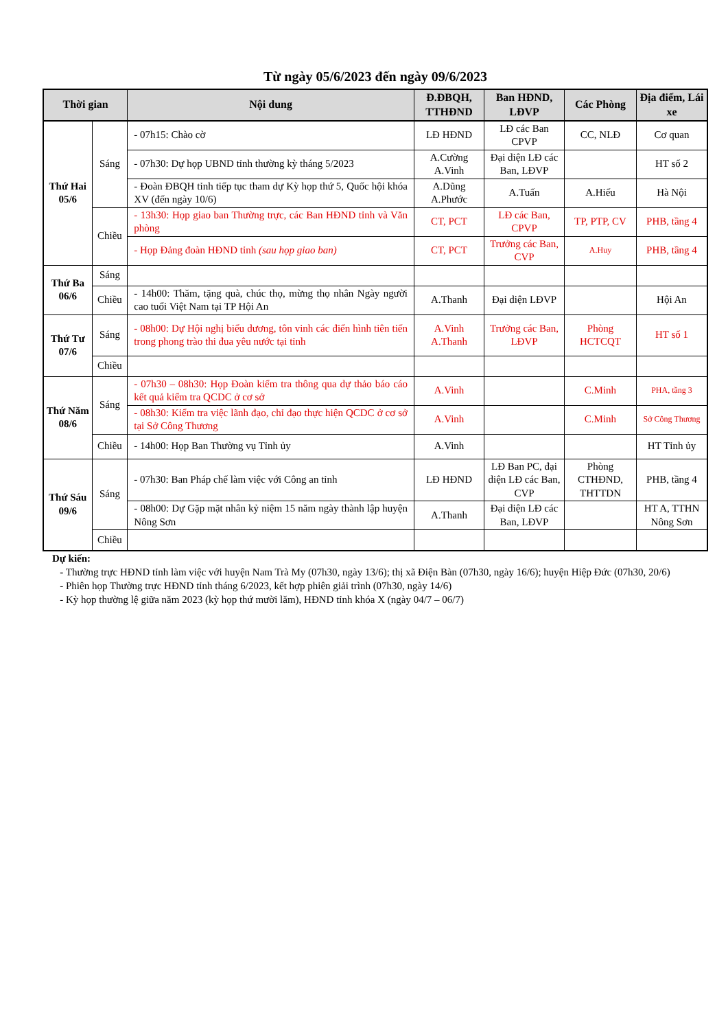Từ ngày 05/6/2023 đến ngày 09/6/2023
| Thời gian | | Nội dung | Đ.ĐBQH, TTHĐND | Ban HĐND, LĐVP | Các Phòng | Địa điểm, Lái xe |
| --- | --- | --- | --- | --- | --- | --- |
| Thứ Hai 05/6 | Sáng | - 07h15: Chào cờ | LĐ HĐND | LĐ các Ban CPVP | CC, NLĐ | Cơ quan |
| | | - 07h30: Dự họp UBND tỉnh thường kỳ tháng 5/2023 | A.Cường A.Vinh | Đại diện LĐ các Ban, LĐVP | | HT số 2 |
| | | - Đoàn ĐBQH tỉnh tiếp tục tham dự Kỳ họp thứ 5, Quốc hội khóa XV (đến ngày 10/6) | A.Dũng A.Phước | A.Tuấn | A.Hiếu | Hà Nội |
| | Chiều | - 13h30: Họp giao ban Thường trực, các Ban HĐND tỉnh và Văn phòng | CT, PCT | LĐ các Ban, CPVP | TP, PTP, CV | PHB, tầng 4 |
| | | - Họp Đảng đoàn HĐND tỉnh (sau họp giao ban) | CT, PCT | Trưởng các Ban, CVP | A.Huy | PHB, tầng 4 |
| Thứ Ba 06/6 | Sáng | | | | | |
| | Chiều | - 14h00: Thăm, tặng quà, chúc thọ, mừng thọ nhân Ngày người cao tuổi Việt Nam tại TP Hội An | A.Thanh | Đại diện LĐVP | | Hội An |
| Thứ Tư 07/6 | Sáng | - 08h00: Dự Hội nghị biểu dương, tôn vinh các điển hình tiên tiến trong phong trào thi đua yêu nước tại tỉnh | A.Vinh A.Thanh | Trưởng các Ban, LĐVP | Phòng HCTCQT | HT số 1 |
| | Chiều | | | | | |
| Thứ Năm 08/6 | Sáng | - 07h30 – 08h30: Họp Đoàn kiểm tra thông qua dự thảo báo cáo kết quả kiểm tra QCDC ở cơ sở | A.Vinh | | C.Minh | PHA, tầng 3 |
| | | - 08h30: Kiểm tra việc lãnh đạo, chỉ đạo thực hiện QCDC ở cơ sở tại Sở Công Thương | A.Vinh | | C.Minh | Sở Công Thương |
| | Chiều | - 14h00: Họp Ban Thường vụ Tỉnh ủy | A.Vinh | | | HT Tỉnh ủy |
| Thứ Sáu 09/6 | Sáng | - 07h30: Ban Pháp chế làm việc với Công an tỉnh | LĐ HĐND | LĐ Ban PC, đại diện LĐ các Ban, CVP | Phòng CTHĐND, THTTDN | PHB, tầng 4 |
| | | - 08h00: Dự Gặp mặt nhân kỷ niệm 15 năm ngày thành lập huyện Nông Sơn | A.Thanh | Đại diện LĐ các Ban, LĐVP | | HT A, TTHN Nông Sơn |
| | Chiều | | | | | |
Dự kiến:
- Thường trực HĐND tỉnh làm việc với huyện Nam Trà My (07h30, ngày 13/6); thị xã Điện Bàn (07h30, ngày 16/6); huyện Hiệp Đức (07h30, 20/6)
- Phiên họp Thường trực HĐND tỉnh tháng 6/2023, kết hợp phiên giải trình (07h30, ngày 14/6)
- Kỳ họp thường lệ giữa năm 2023 (kỳ họp thứ mười lăm), HĐND tỉnh khóa X (ngày 04/7 – 06/7)